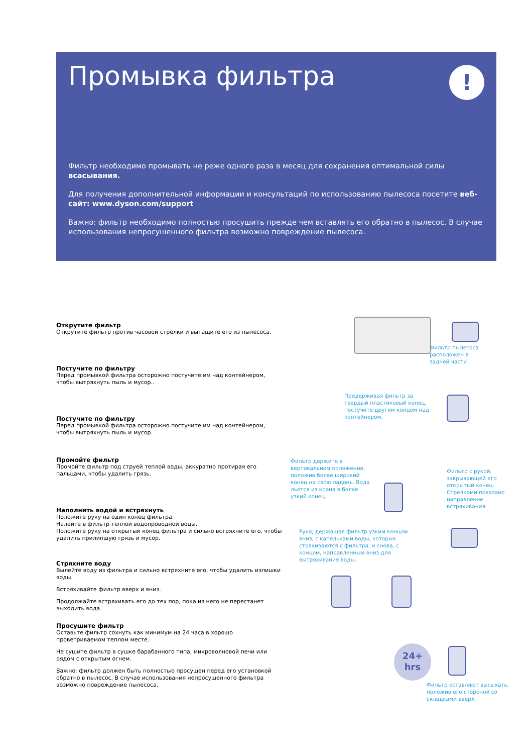!
Промывка фильтра
Фильтр необходимо промывать не реже одного раза в месяц для сохранения оптимальной силы всасывания.
Для получения дополнительной информации и консультаций по использованию пылесоса посетите веб-сайт: www.dyson.com/support
Важно: фильтр необходимо полностью просушить прежде чем вставлять его обратно в пылесос. В случае использования непросушенного фильтра возможно повреждение пылесоса.
Открутите фильтр
Открутите фильтр против часовой стрелки и вытащите его из пылесоса.
Постучите по фильтру
Перед промывкой фильтра осторожно постучите им над контейнером, чтобы вытряхнуть пыль и мусор..
Постучите по фильтру
Перед промывкой фильтра осторожно постучите им над контейнером, чтобы вытряхнуть пыль и мусор.
Промойте фильтр
Промойте фильтр под струей теплой воды, аккуратно протирая его пальцами, чтобы удалить грязь.
Наполнить водой и встряхнуть
Положите руку на один конец фильтра.
Налейте в фильтр теплой водопроводной воды.
Положите руку на открытый конец фильтра и сильно встряхните его, чтобы удалить прилипшую грязь и мусор.
Стряхните воду
Вылейте воду из фильтра и сильно встряхните его, чтобы удалить излишки воды.
Встряхивайте фильтр вверх и вниз.
Продолжайте встряхивать его до тех пор, пока из него не перестанет выходить вода.
Просушите фильтр
Оставьте фильтр сохнуть как минимум на 24 часа в хорошо проветриваемом теплом месте.
Не сушите фильтр в сушке барабанного типа, микроволновой печи или рядом с открытым огнем.
Важно: фильтр должен быть полностью просушен перед его установкой обратно в пылесос. В случае использования непросушенного фильтра возможно повреждение пылесоса.
Фильтр пылесоса
расположен в
задней части
Придерживая фильтр за
твердый пластиковый конец,
постучите другим концом над
контейнером.
Фильтр держите в
вертикальном положении,
положив более широкий
конец на свою ладонь. Вода
льется из крана в более
узкий конец.
Фильтр с рукой,
закрывающей его
открытый конец.
Стрелками показано
направление
встряхивания.
Рука, держащая фильтр узким концом вниз, с капельками воды, которые стряхиваются с фильтра, и снова, с концом, направленным вниз для вытряхивания воды.
24+
hrs
Фильтр оставляют высыхать,
положив его стороной со
складками вверх.